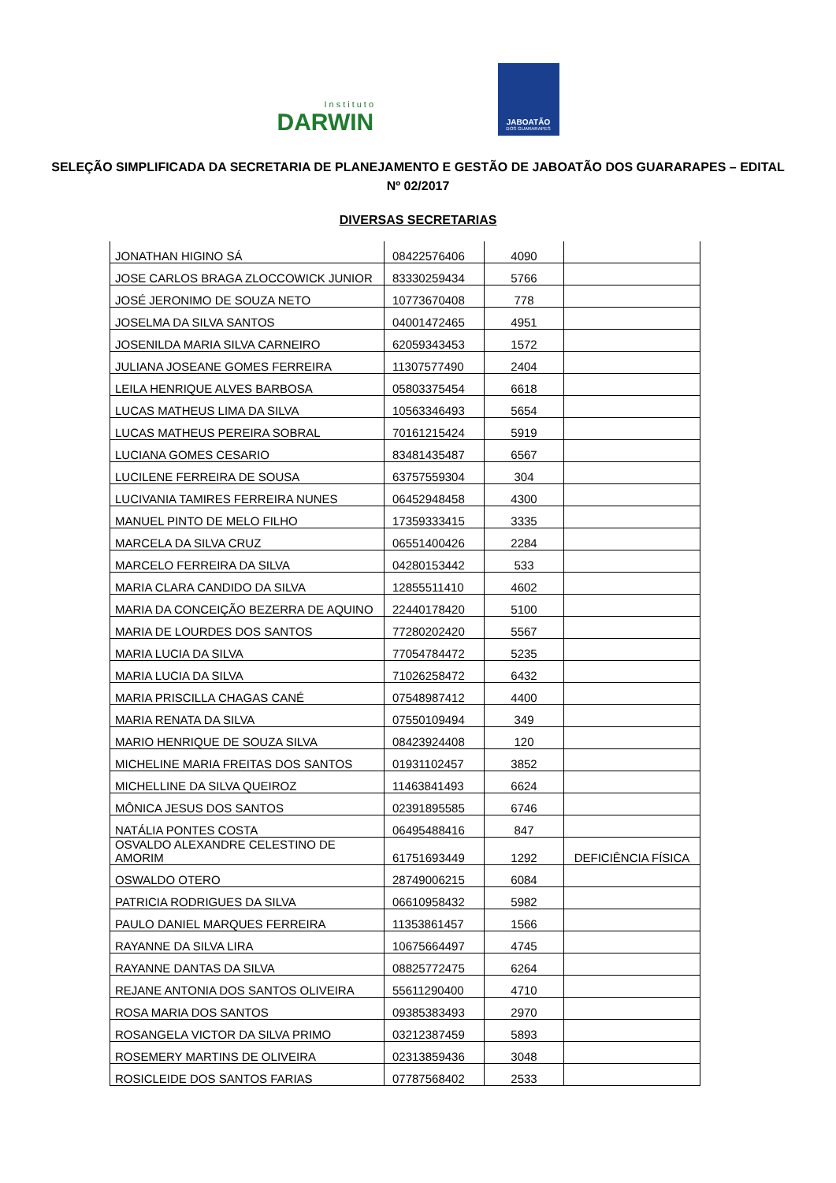Instituto
DARWIN
JABOATÃO
DOS GUARARAPES
SELEÇÃO SIMPLIFICADA DA SECRETARIA DE PLANEJAMENTO E GESTÃO DE JABOATÃO DOS GUARARAPES – EDITAL Nº 02/2017
DIVERSAS SECRETARIAS
| JONATHAN HIGINO SÁ | 08422576406 | 4090 | |
| JOSE CARLOS BRAGA ZLOCCOWICK JUNIOR | 83330259434 | 5766 | |
| JOSÉ JERONIMO DE SOUZA NETO | 10773670408 | 778 | |
| JOSELMA DA SILVA SANTOS | 04001472465 | 4951 | |
| JOSENILDA MARIA SILVA CARNEIRO | 62059343453 | 1572 | |
| JULIANA JOSEANE GOMES FERREIRA | 11307577490 | 2404 | |
| LEILA HENRIQUE ALVES BARBOSA | 05803375454 | 6618 | |
| LUCAS MATHEUS LIMA DA SILVA | 10563346493 | 5654 | |
| LUCAS MATHEUS PEREIRA SOBRAL | 70161215424 | 5919 | |
| LUCIANA GOMES CESARIO | 83481435487 | 6567 | |
| LUCILENE FERREIRA DE SOUSA | 63757559304 | 304 | |
| LUCIVANIA TAMIRES FERREIRA NUNES | 06452948458 | 4300 | |
| MANUEL PINTO DE MELO FILHO | 17359333415 | 3335 | |
| MARCELA DA SILVA CRUZ | 06551400426 | 2284 | |
| MARCELO FERREIRA DA SILVA | 04280153442 | 533 | |
| MARIA CLARA CANDIDO DA SILVA | 12855511410 | 4602 | |
| MARIA DA CONCEIÇÃO BEZERRA DE AQUINO | 22440178420 | 5100 | |
| MARIA DE LOURDES DOS SANTOS | 77280202420 | 5567 | |
| MARIA LUCIA DA SILVA | 77054784472 | 5235 | |
| MARIA LUCIA DA SILVA | 71026258472 | 6432 | |
| MARIA PRISCILLA CHAGAS CANÉ | 07548987412 | 4400 | |
| MARIA RENATA DA SILVA | 07550109494 | 349 | |
| MARIO HENRIQUE DE SOUZA SILVA | 08423924408 | 120 | |
| MICHELINE MARIA FREITAS DOS SANTOS | 01931102457 | 3852 | |
| MICHELLINE DA SILVA QUEIROZ | 11463841493 | 6624 | |
| MÔNICA JESUS DOS SANTOS | 02391895585 | 6746 | |
| NATÁLIA PONTES COSTA | 06495488416 | 847 | |
| OSVALDO ALEXANDRE CELESTINO DE AMORIM | 61751693449 | 1292 | DEFICIÊNCIA FÍSICA |
| OSWALDO OTERO | 28749006215 | 6084 | |
| PATRICIA RODRIGUES DA SILVA | 06610958432 | 5982 | |
| PAULO DANIEL MARQUES FERREIRA | 11353861457 | 1566 | |
| RAYANNE DA SILVA LIRA | 10675664497 | 4745 | |
| RAYANNE DANTAS DA SILVA | 08825772475 | 6264 | |
| REJANE ANTONIA DOS SANTOS OLIVEIRA | 55611290400 | 4710 | |
| ROSA MARIA DOS SANTOS | 09385383493 | 2970 | |
| ROSANGELA VICTOR DA SILVA PRIMO | 03212387459 | 5893 | |
| ROSEMERY MARTINS DE OLIVEIRA | 02313859436 | 3048 | |
| ROSICLEIDE DOS SANTOS FARIAS | 07787568402 | 2533 | |